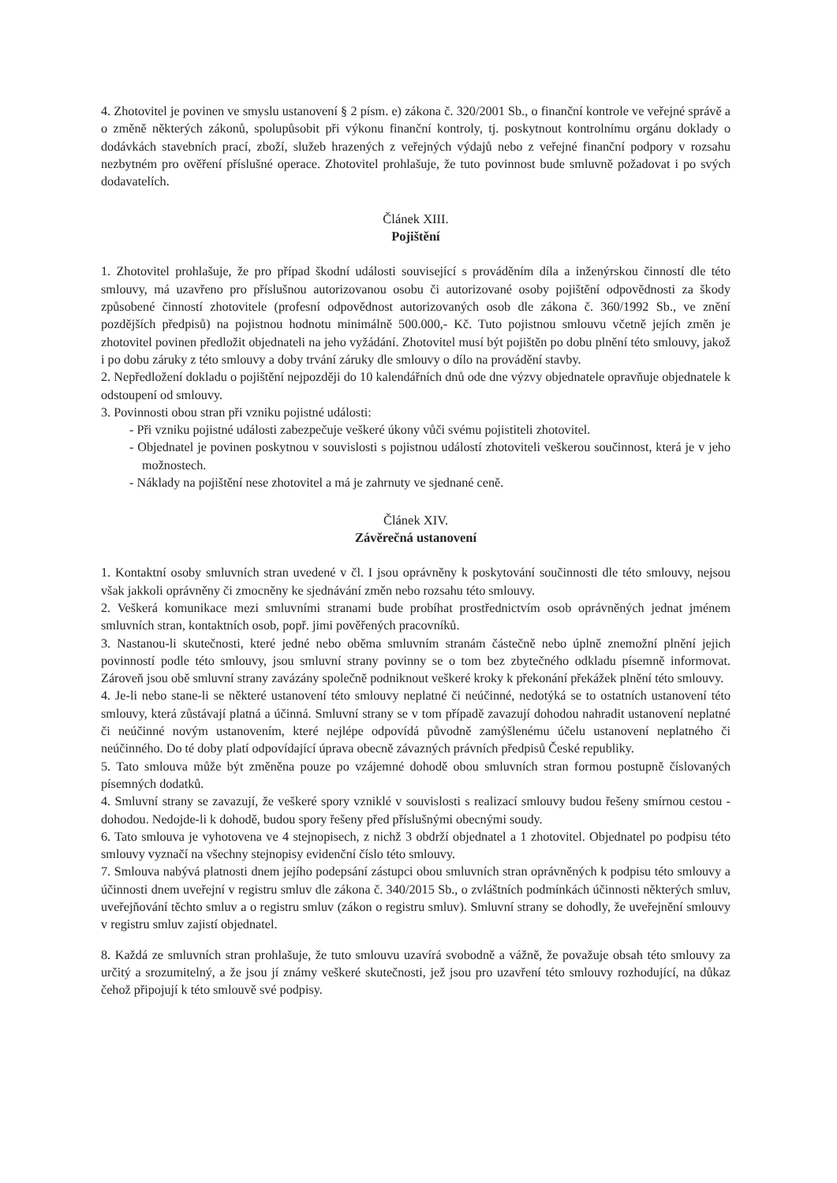4. Zhotovitel je povinen ve smyslu ustanovení § 2 písm. e) zákona č. 320/2001 Sb., o finanční kontrole ve veřejné správě a o změně některých zákonů, spolupůsobit při výkonu finanční kontroly, tj. poskytnout kontrolnímu orgánu doklady o dodávkách stavebních prací, zboží, služeb hrazených z veřejných výdajů nebo z veřejné finanční podpory v rozsahu nezbytném pro ověření příslušné operace. Zhotovitel prohlašuje, že tuto povinnost bude smluvně požadovat i po svých dodavatelích.
Článek XIII.
Pojištění
1. Zhotovitel prohlašuje, že pro případ škodní události související s prováděním díla a inženýrskou činností dle této smlouvy, má uzavřeno pro příslušnou autorizovanou osobu či autorizované osoby pojištění odpovědnosti za škody způsobené činností zhotovitele (profesní odpovědnost autorizovaných osob dle zákona č. 360/1992 Sb., ve znění pozdějších předpisů) na pojistnou hodnotu minimálně 500.000,- Kč. Tuto pojistnou smlouvu včetně jejích změn je zhotovitel povinen předložit objednateli na jeho vyžádání. Zhotovitel musí být pojištěn po dobu plnění této smlouvy, jakož i po dobu záruky z této smlouvy a doby trvání záruky dle smlouvy o dílo na provádění stavby.
2. Nepředložení dokladu o pojištění nejpozději do 10 kalendářních dnů ode dne výzvy objednatele opravňuje objednatele k odstoupení od smlouvy.
3. Povinnosti obou stran při vzniku pojistné události:
- Při vzniku pojistné události zabezpečuje veškeré úkony vůči svému pojistiteli zhotovitel.
- Objednatel je povinen poskytnou v souvislosti s pojistnou událostí zhotoviteli veškerou součinnost, která je v jeho možnostech.
- Náklady na pojištění nese zhotovitel a má je zahrnuty ve sjednané ceně.
Článek XIV.
Závěrečná ustanovení
1. Kontaktní osoby smluvních stran uvedené v čl. I jsou oprávněny k poskytování součinnosti dle této smlouvy, nejsou však jakkoli oprávněny či zmocněny ke sjednávání změn nebo rozsahu této smlouvy.
2. Veškerá komunikace mezi smluvními stranami bude probíhat prostřednictvím osob oprávněných jednat jménem smluvních stran, kontaktních osob, popř. jimi pověřených pracovníků.
3. Nastanou-li skutečnosti, které jedné nebo oběma smluvním stranám částečně nebo úplně znemožní plnění jejich povinností podle této smlouvy, jsou smluvní strany povinny se o tom bez zbytečného odkladu písemně informovat. Zároveň jsou obě smluvní strany zavázány společně podniknout veškeré kroky k překonání překážek plnění této smlouvy.
4. Je-li nebo stane-li se některé ustanovení této smlouvy neplatné či neúčinné, nedotýká se to ostatních ustanovení této smlouvy, která zůstávají platná a účinná. Smluvní strany se v tom případě zavazují dohodou nahradit ustanovení neplatné či neúčinné novým ustanovením, které nejlépe odpovídá původně zamýšlenému účelu ustanovení neplatného či neúčinného. Do té doby platí odpovídající úprava obecně závazných právních předpisů České republiky.
5. Tato smlouva může být změněna pouze po vzájemné dohodě obou smluvních stran formou postupně číslovaných písemných dodatků.
4. Smluvní strany se zavazují, že veškeré spory vzniklé v souvislosti s realizací smlouvy budou řešeny smírnou cestou - dohodou. Nedojde-li k dohodě, budou spory řešeny před příslušnými obecnými soudy.
6. Tato smlouva je vyhotovena ve 4 stejnopisech, z nichž 3 obdrží objednatel a 1 zhotovitel. Objednatel po podpisu této smlouvy vyznačí na všechny stejnopisy evidenční číslo této smlouvy.
7. Smlouva nabývá platnosti dnem jejího podepsání zástupci obou smluvních stran oprávněných k podpisu této smlouvy a účinnosti dnem uveřejní v registru smluv dle zákona č. 340/2015 Sb., o zvláštních podmínkách účinnosti některých smluv, uveřejňování těchto smluv a o registru smluv (zákon o registru smluv). Smluvní strany se dohodly, že uveřejnění smlouvy v registru smluv zajistí objednatel.
8. Každá ze smluvních stran prohlašuje, že tuto smlouvu uzavírá svobodně a vážně, že považuje obsah této smlouvy za určitý a srozumitelný, a že jsou jí známy veškeré skutečnosti, jež jsou pro uzavření této smlouvy rozhodující, na důkaz čehož připojují k této smlouvě své podpisy.